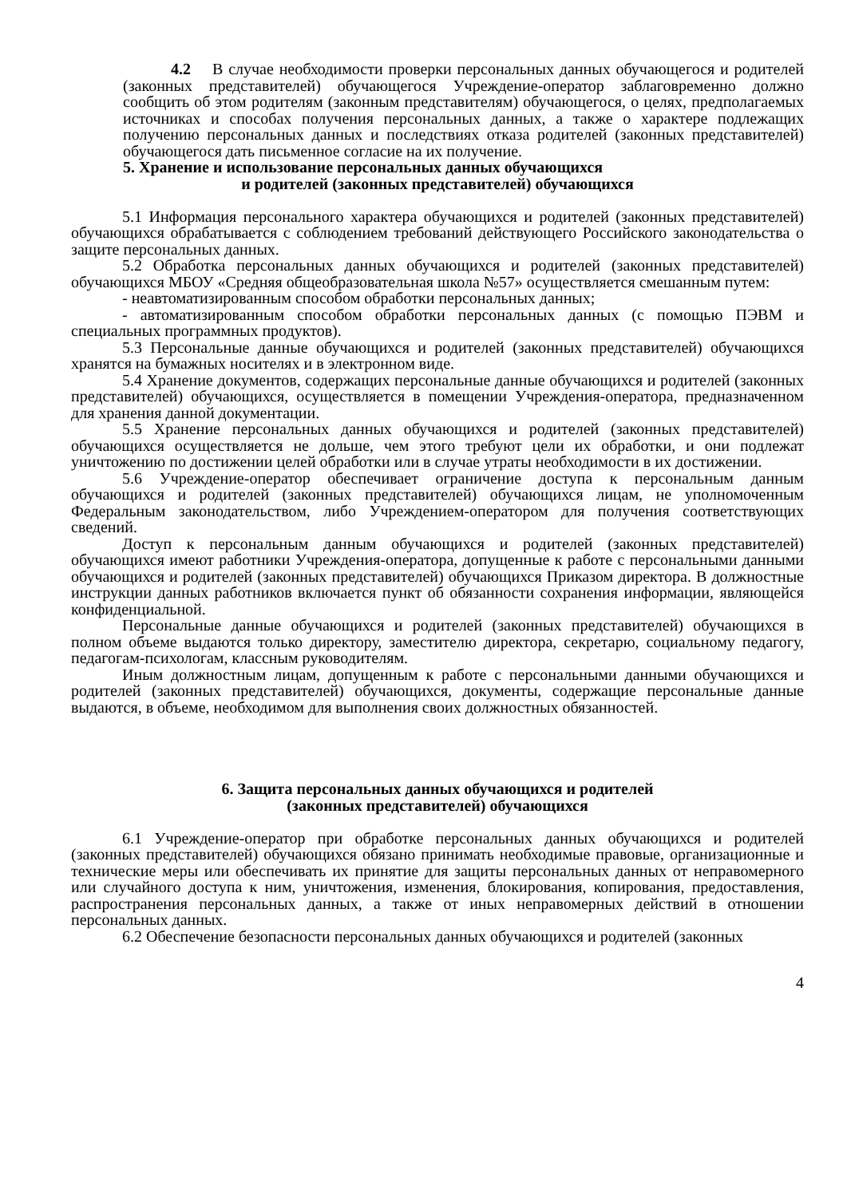4.2 В случае необходимости проверки персональных данных обучающегося и родителей (законных представителей) обучающегося Учреждение-оператор заблаговременно должно сообщить об этом родителям (законным представителям) обучающегося, о целях, предполагаемых источниках и способах получения персональных данных, а также о характере подлежащих получению персональных данных и последствиях отказа родителей (законных представителей) обучающегося дать письменное согласие на их получение.
5. Хранение и использование персональных данных обучающихся
и родителей (законных представителей) обучающихся
5.1 Информация персонального характера обучающихся и родителей (законных представителей) обучающихся обрабатывается с соблюдением требований действующего Российского законодательства о защите персональных данных.
5.2 Обработка персональных данных обучающихся и родителей (законных представителей) обучающихся МБОУ «Средняя общеобразовательная школа №57» осуществляется смешанным путем:
- неавтоматизированным способом обработки персональных данных;
- автоматизированным способом обработки персональных данных (с помощью ПЭВМ и специальных программных продуктов).
5.3 Персональные данные обучающихся и родителей (законных представителей) обучающихся хранятся на бумажных носителях и в электронном виде.
5.4 Хранение документов, содержащих персональные данные обучающихся и родителей (законных представителей) обучающихся, осуществляется в помещении Учреждения-оператора, предназначенном для хранения данной документации.
5.5 Хранение персональных данных обучающихся и родителей (законных представителей) обучающихся осуществляется не дольше, чем этого требуют цели их обработки, и они подлежат уничтожению по достижении целей обработки или в случае утраты необходимости в их достижении.
5.6 Учреждение-оператор обеспечивает ограничение доступа к персональным данным обучающихся и родителей (законных представителей) обучающихся лицам, не уполномоченным Федеральным законодательством, либо Учреждением-оператором для получения соответствующих сведений.
Доступ к персональным данным обучающихся и родителей (законных представителей) обучающихся имеют работники Учреждения-оператора, допущенные к работе с персональными данными обучающихся и родителей (законных представителей) обучающихся Приказом директора. В должностные инструкции данных работников включается пункт об обязанности сохранения информации, являющейся конфиденциальной.
Персональные данные обучающихся и родителей (законных представителей) обучающихся в полном объеме выдаются только директору, заместителю директора, секретарю, социальному педагогу, педагогам-психологам, классным руководителям.
Иным должностным лицам, допущенным к работе с персональными данными обучающихся и родителей (законных представителей) обучающихся, документы, содержащие персональные данные выдаются, в объеме, необходимом для выполнения своих должностных обязанностей.
6. Защита персональных данных обучающихся и родителей
(законных представителей) обучающихся
6.1 Учреждение-оператор при обработке персональных данных обучающихся и родителей (законных представителей) обучающихся обязано принимать необходимые правовые, организационные и технические меры или обеспечивать их принятие для защиты персональных данных от неправомерного или случайного доступа к ним, уничтожения, изменения, блокирования, копирования, предоставления, распространения персональных данных, а также от иных неправомерных действий в отношении персональных данных.
6.2 Обеспечение безопасности персональных данных обучающихся и родителей (законных
4